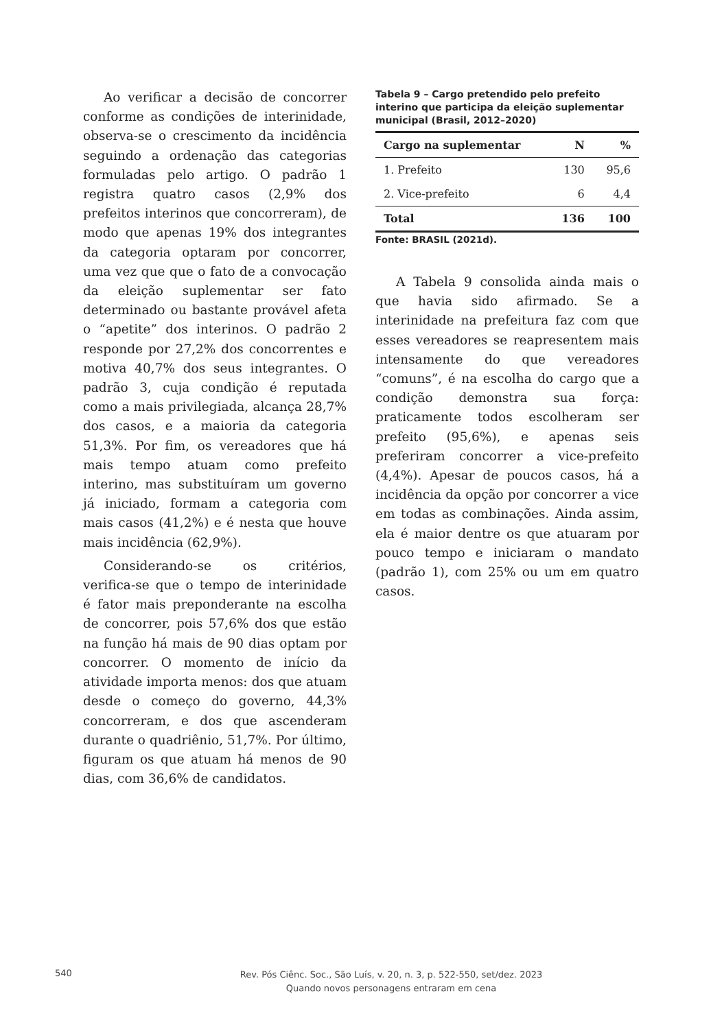Ao verificar a decisão de concorrer conforme as condições de interinidade, observa-se o crescimento da incidência seguindo a ordenação das categorias formuladas pelo artigo. O padrão 1 registra quatro casos (2,9% dos prefeitos interinos que concorreram), de modo que apenas 19% dos integrantes da categoria optaram por concorrer, uma vez que que o fato de a convocação da eleição suplementar ser fato determinado ou bastante provável afeta o “apetite” dos interinos. O padrão 2 responde por 27,2% dos concorrentes e motiva 40,7% dos seus integrantes. O padrão 3, cuja condição é reputada como a mais privilegiada, alcança 28,7% dos casos, e a maioria da categoria 51,3%. Por fim, os vereadores que há mais tempo atuam como prefeito interino, mas substituíram um governo já iniciado, formam a categoria com mais casos (41,2%) e é nesta que houve mais incidência (62,9%).
Considerando-se os critérios, verifica-se que o tempo de interinidade é fator mais preponderante na escolha de concorrer, pois 57,6% dos que estão na função há mais de 90 dias optam por concorrer. O momento de início da atividade importa menos: dos que atuam desde o começo do governo, 44,3% concorreram, e dos que ascenderam durante o quadriênio, 51,7%. Por último, figuram os que atuam há menos de 90 dias, com 36,6% de candidatos.
Tabela 9 – Cargo pretendido pelo prefeito interino que participa da eleição suplementar municipal (Brasil, 2012–2020)
| Cargo na suplementar | N | % |
| --- | --- | --- |
| 1. Prefeito | 130 | 95,6 |
| 2. Vice-prefeito | 6 | 4,4 |
| Total | 136 | 100 |
Fonte: BRASIL (2021d).
A Tabela 9 consolida ainda mais o que havia sido afirmado. Se a interinidade na prefeitura faz com que esses vereadores se reapresentem mais intensamente do que vereadores “comuns”, é na escolha do cargo que a condição demonstra sua força: praticamente todos escolheram ser prefeito (95,6%), e apenas seis preferiram concorrer a vice-prefeito (4,4%). Apesar de poucos casos, há a incidência da opção por concorrer a vice em todas as combinações. Ainda assim, ela é maior dentre os que atuaram por pouco tempo e iniciaram o mandato (padrão 1), com 25% ou um em quatro casos.
540
Rev. Pós Ciênc. Soc., São Luís, v. 20, n. 3, p. 522-550, set/dez. 2023
Quando novos personagens entraram em cena